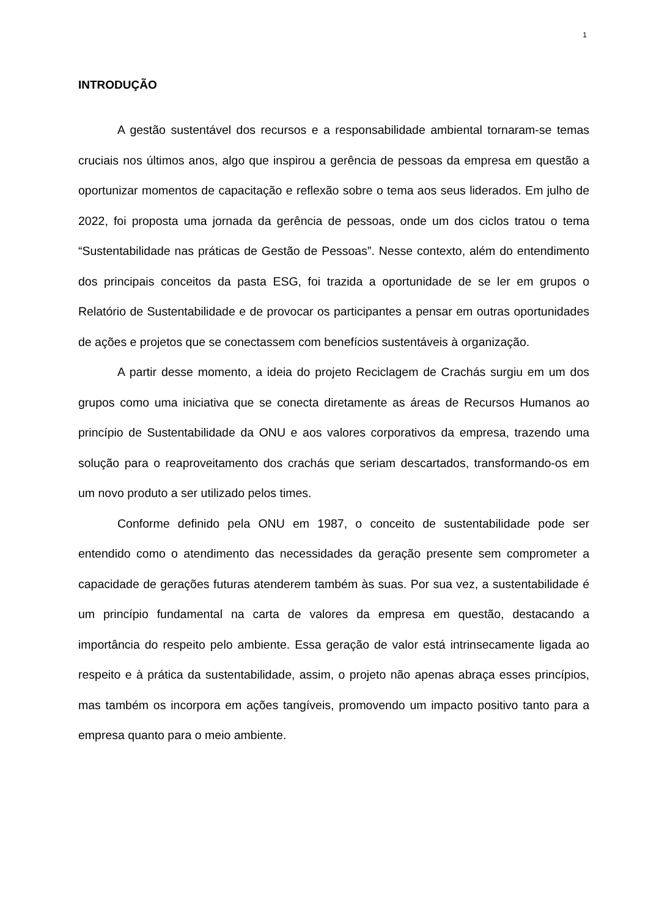1
INTRODUÇÃO
A gestão sustentável dos recursos e a responsabilidade ambiental tornaram-se temas cruciais nos últimos anos, algo que inspirou a gerência de pessoas da empresa em questão a oportunizar momentos de capacitação e reflexão sobre o tema aos seus liderados. Em julho de 2022, foi proposta uma jornada da gerência de pessoas, onde um dos ciclos tratou o tema “Sustentabilidade nas práticas de Gestão de Pessoas”. Nesse contexto, além do entendimento dos principais conceitos da pasta ESG, foi trazida a oportunidade de se ler em grupos o Relatório de Sustentabilidade e de provocar os participantes a pensar em outras oportunidades de ações e projetos que se conectassem com benefícios sustentáveis à organização.
A partir desse momento, a ideia do projeto Reciclagem de Crachás surgiu em um dos grupos como uma iniciativa que se conecta diretamente as áreas de Recursos Humanos ao princípio de Sustentabilidade da ONU e aos valores corporativos da empresa, trazendo uma solução para o reaproveitamento dos crachás que seriam descartados, transformando-os em um novo produto a ser utilizado pelos times.
Conforme definido pela ONU em 1987, o conceito de sustentabilidade pode ser entendido como o atendimento das necessidades da geração presente sem comprometer a capacidade de gerações futuras atenderem também às suas. Por sua vez, a sustentabilidade é um princípio fundamental na carta de valores da empresa em questão, destacando a importância do respeito pelo ambiente. Essa geração de valor está intrinsecamente ligada ao respeito e à prática da sustentabilidade, assim, o projeto não apenas abraça esses princípios, mas também os incorpora em ações tangíveis, promovendo um impacto positivo tanto para a empresa quanto para o meio ambiente.